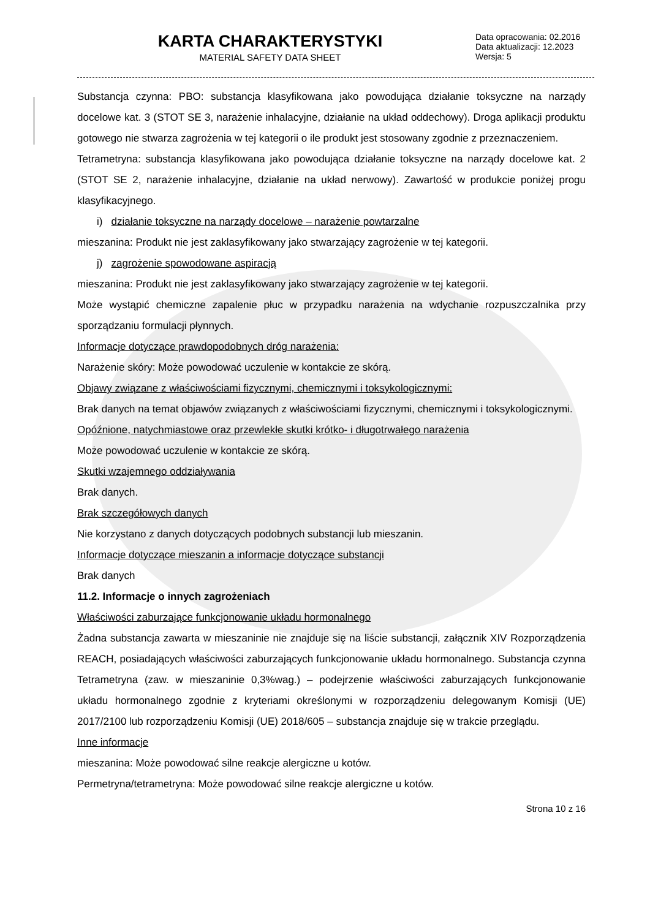KARTA CHARAKTERYSTYKI
MATERIAL SAFETY DATA SHEET
Data opracowania: 02.2016
Data aktualizacji: 12.2023
Wersja: 5
Substancja czynna: PBO: substancja klasyfikowana jako powodująca działanie toksyczne na narządy docelowe kat. 3 (STOT SE 3, narażenie inhalacyjne, działanie na układ oddechowy). Droga aplikacji produktu gotowego nie stwarza zagrożenia w tej kategorii o ile produkt jest stosowany zgodnie z przeznaczeniem.
Tetrametryna: substancja klasyfikowana jako powodująca działanie toksyczne na narządy docelowe kat. 2 (STOT SE 2, narażenie inhalacyjne, działanie na układ nerwowy). Zawartość w produkcie poniżej progu klasyfikacyjnego.
i) działanie toksyczne na narządy docelowe – narażenie powtarzalne
mieszanina: Produkt nie jest zaklasyfikowany jako stwarzający zagrożenie w tej kategorii.
j) zagrożenie spowodowane aspiracją
mieszanina: Produkt nie jest zaklasyfikowany jako stwarzający zagrożenie w tej kategorii.
Może wystąpić chemiczne zapalenie płuc w przypadku narażenia na wdychanie rozpuszczalnika przy sporządzaniu formulacji płynnych.
Informacje dotyczące prawdopodobnych dróg narażenia:
Narażenie skóry: Może powodować uczulenie w kontakcie ze skórą.
Objawy związane z właściwościami fizycznymi, chemicznymi i toksykologicznymi:
Brak danych na temat objawów związanych z właściwościami fizycznymi, chemicznymi i toksykologicznymi.
Opóźnione, natychmiastowe oraz przewlekłe skutki krótko- i długotrwałego narażenia
Może powodować uczulenie w kontakcie ze skórą.
Skutki wzajemnego oddziaływania
Brak danych.
Brak szczegółowych danych
Nie korzystano z danych dotyczących podobnych substancji lub mieszanin.
Informacje dotyczące mieszanin a informacje dotyczące substancji
Brak danych
11.2. Informacje o innych zagrożeniach
Właściwości zaburzające funkcjonowanie układu hormonalnego
Żadna substancja zawarta w mieszaninie nie znajduje się na liście substancji, załącznik XIV Rozporządzenia REACH, posiadających właściwości zaburzających funkcjonowanie układu hormonalnego. Substancja czynna Tetrametryna (zaw. w mieszaninie 0,3%wag.) – podejrzenie właściwości zaburzających funkcjonowanie układu hormonalnego zgodnie z kryteriami określonymi w rozporządzeniu delegowanym Komisji (UE) 2017/2100 lub rozporządzeniu Komisji (UE) 2018/605 – substancja znajduje się w trakcie przeglądu.
Inne informacje
mieszanina: Może powodować silne reakcje alergiczne u kotów.
Permetryna/tetrametryna: Może powodować silne reakcje alergiczne u kotów.
Strona 10 z 16